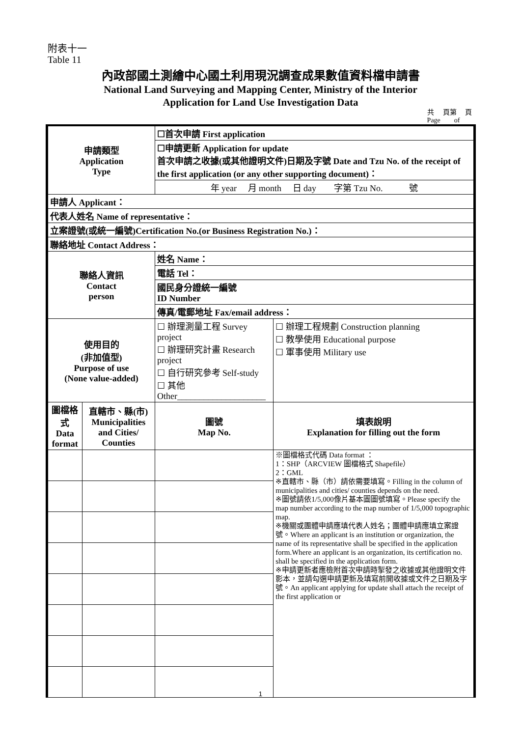附表十一
Table 11
內政部國土測繪中心國土利用現況調查成果數值資料檔申請書
National Land Surveying and Mapping Center, Ministry of the Interior
Application for Land Use Investigation Data
共 頁第 頁
Page of
| 申請類型 Application Type | | ☐首次申請 First application | | |
| | | ☐申請更新 Application for update 首次申請之收據(或其他證明文件)日期及字號 Date and Tzu No. of the receipt of the first application (or any other supporting document)： | | |
| | | 年 year 月 month 日 day 字第 Tzu No. 號 | | |
| 申請人 Applicant： | | | | |
| 代表人姓名 Name of representative： | | | | |
| 立案證號(或統一編號)Certification No.(or Business Registration No.)： | | | | |
| 聯絡地址 Contact Address： | | | | |
| 聯絡人資訊 Contact person | | 姓名 Name： | | |
| | | 電話 Tel： | | |
| | | 國民身分證統一編號 ID Number | | |
| | | 傳真/電郵地址 Fax/email address： | | |
| 使用目的 (非加值型) Purpose of use (None value-added) | | ☐ 辦理測量工程 Survey project ☐ 辦理研究計畫 Research project ☐ 自行研究參考 Self-study ☐ 其他 Other____________________ | | ☐ 辦理工程規劃 Construction planning ☐ 教學使用 Educational purpose ☐ 軍事使用 Military use |
| 圖檔格式 Data format | 直轄市、縣(市) Municipalities and Cities/ Counties | 圖號 Map No. | 填表說明 Explanation for filling out the form | |
| | | | ※圖檔格式代碼 Data format ： 1：SHP（ARCVIEW 圖檔格式 Shapefile） 2：GML ※直轄市、縣（市）請依需要填寫。Filling in the column of municipalities and cities/ counties depends on the need. ※圖號請依1/5,000像片基本圖圖號填寫。Please specify the map number according to the map number of 1/5,000 topographic map. ※機關或團體申請應填代表人姓名；團體申請應填立案證號。Where an applicant is an institution or organization, the name of its representative shall be specified in the application form.Where an applicant is an organization, its certification no. shall be specified in the application form. ※申請更新者應檢附首次申請時掣發之收據或其他證明文件影本，並請勾選申請更新及填寫前開收據或文件之日期及字號。An applicant applying for update shall attach the receipt of the first application or | |
1